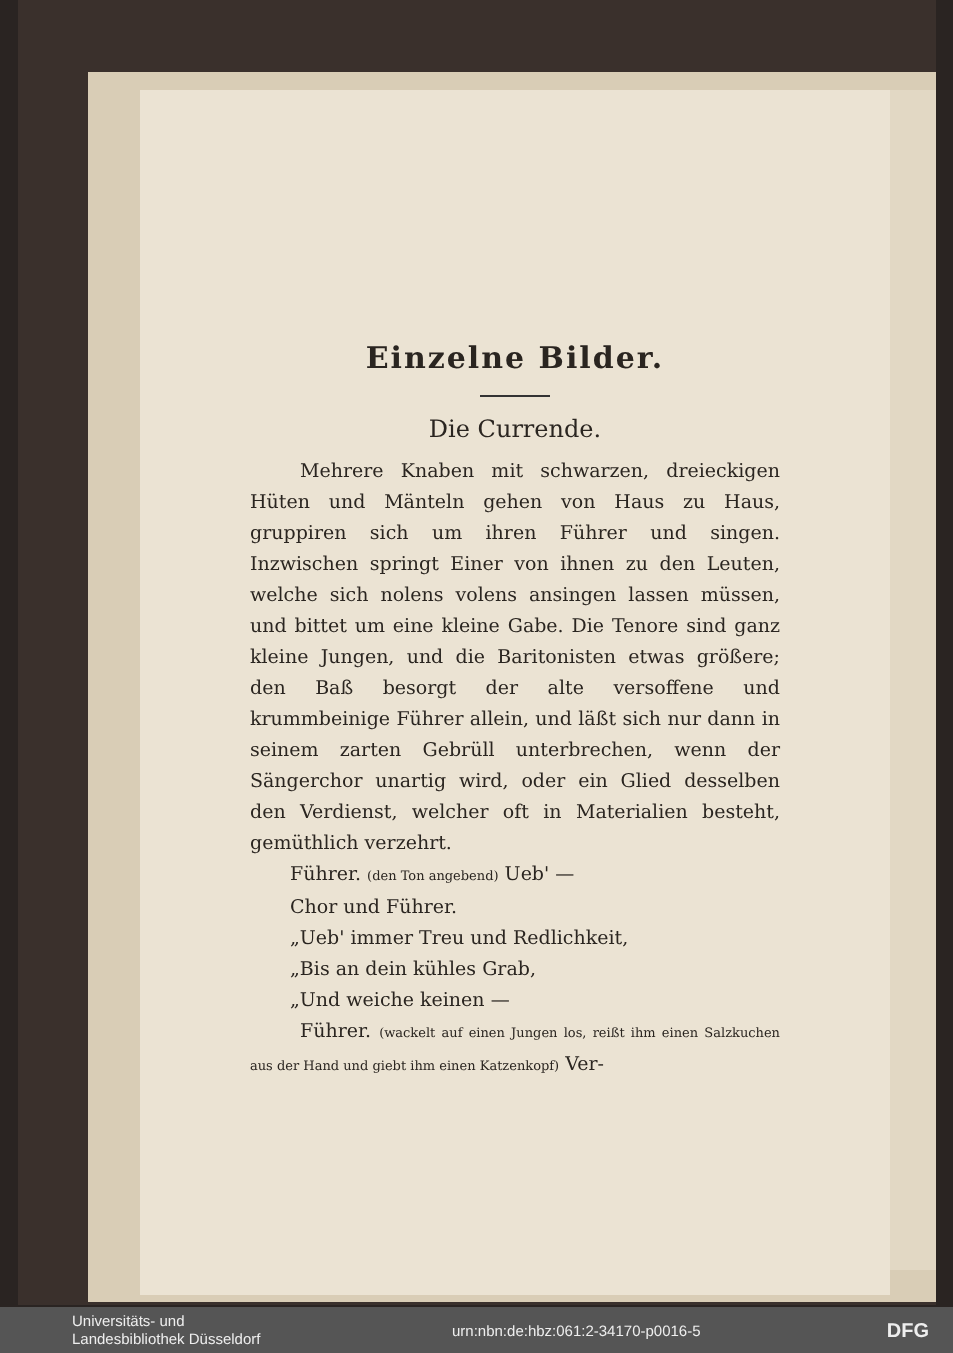Einzelne Bilder.
Die Currende.
Mehrere Knaben mit schwarzen, dreieckigen Hüten und Mänteln gehen von Haus zu Haus, gruppiren sich um ihren Führer und singen. Inzwischen springt Einer von ihnen zu den Leuten, welche sich nolens volens ansingen lassen müssen, und bittet um eine kleine Gabe. Die Tenore sind ganz kleine Jungen, und die Baritonisten etwas größere; den Baß besorgt der alte versoffene und krummbeinige Führer allein, und läßt sich nur dann in seinem zarten Gebrüll unterbrechen, wenn der Sängerchor unartig wird, oder ein Glied desselben den Verdienst, welcher oft in Materialien besteht, gemüthlich verzehrt.
Führer. (den Ton angebend) Ueb' —
Chor und Führer.
„Ueb' immer Treu und Redlichkeit,
„Bis an dein kühles Grab,
„Und weiche keinen —
Führer. (wackelt auf einen Jungen los, reißt ihm einen Salzkuchen aus der Hand und giebt ihm einen Katzenkopf) Ver-
Universitäts- und
Landesbibliothek Düsseldorf urn:nbn:de:hbz:061:2-34170-p0016-5 DFG